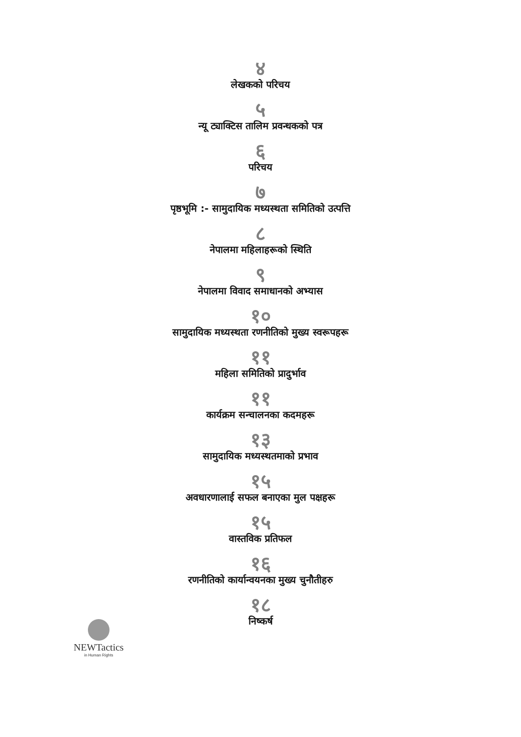४
लेखकको परिचय
५
न्यू ट्याक्टिस तालिम प्रवन्धकको पत्र
६
परिचय
७
पृष्ठभूमि :- सामुदायिक मध्यस्थता समितिको उत्पत्ति
८
नेपालमा महिलाहरूको स्थिति
९
नेपालमा विवाद समाधानको अभ्यास
१०
सामुदायिक मध्यस्थता रणनीतिको मुख्य स्वरूपहरू
११
महिला समितिको प्रादुर्भाव
११
कार्यक्रम सन्चालनका कदमहरू
१३
सामुदायिक मध्यस्थतमाको प्रभाव
१५
अवधारणालाई सफल बनाएका मुल पक्षहरू
१५
वास्तविक प्रतिफल
१६
रणनीतिको कार्यान्वयनका मुख्य चुनौतीहरु
१८
निष्कर्ष
NEWTactics
in Human Rights